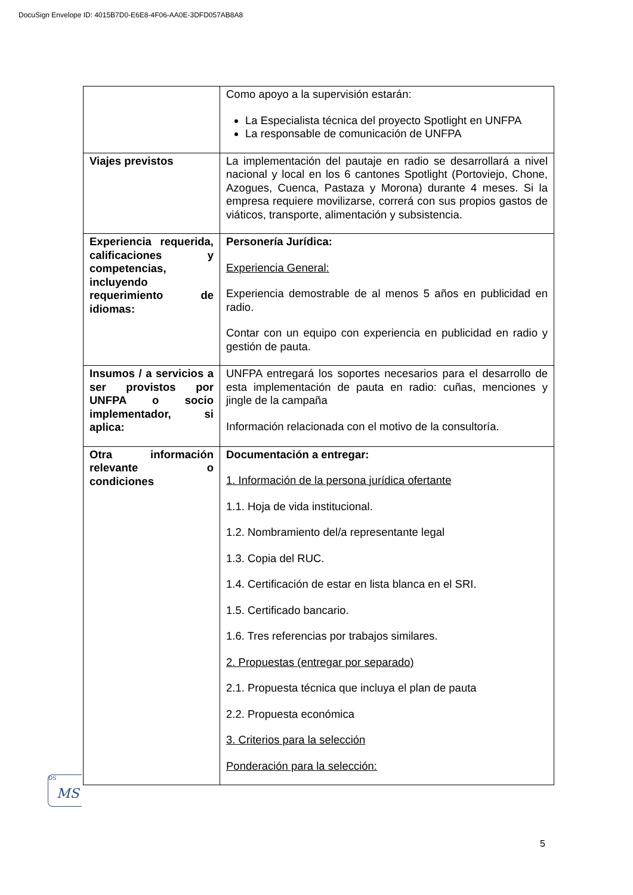DocuSign Envelope ID: 4015B7D0-E6E8-4F06-AA0E-3DFD057AB8A8
| | Como apoyo a la supervisión estarán: La Especialista técnica del proyecto Spotlight en UNFPA La responsable de comunicación de UNFPA |
| Viajes previstos | La implementación del pautaje en radio se desarrollará a nivel nacional y local en los 6 cantones Spotlight (Portoviejo, Chone, Azogues, Cuenca, Pastaza y Morona) durante 4 meses. Si la empresa requiere movilizarse, correrá con sus propios gastos de viáticos, transporte, alimentación y subsistencia. |
| Experiencia requerida, calificaciones y competencias, incluyendo requerimiento de idiomas: | Personería Jurídica: Experiencia General: Experiencia demostrable de al menos 5 años en publicidad en radio. Contar con un equipo con experiencia en publicidad en radio y gestión de pauta. |
| Insumos / a servicios a ser provistos por UNFPA o socio implementador, si aplica: | UNFPA entregará los soportes necesarios para el desarrollo de esta implementación de pauta en radio: cuñas, menciones y jingle de la campaña Información relacionada con el motivo de la consultoría. |
| Otra información relevante o condiciones | Documentación a entregar: 1. Información de la persona jurídica ofertante 1.1. Hoja de vida institucional. 1.2. Nombramiento del/a representante legal 1.3. Copia del RUC. 1.4. Certificación de estar en lista blanca en el SRI. 1.5. Certificado bancario. 1.6. Tres referencias por trabajos similares. 2. Propuestas (entregar por separado) 2.1. Propuesta técnica que incluya el plan de pauta 2.2. Propuesta económica 3. Criterios para la selección Ponderación para la selección: |
DS
MS
5